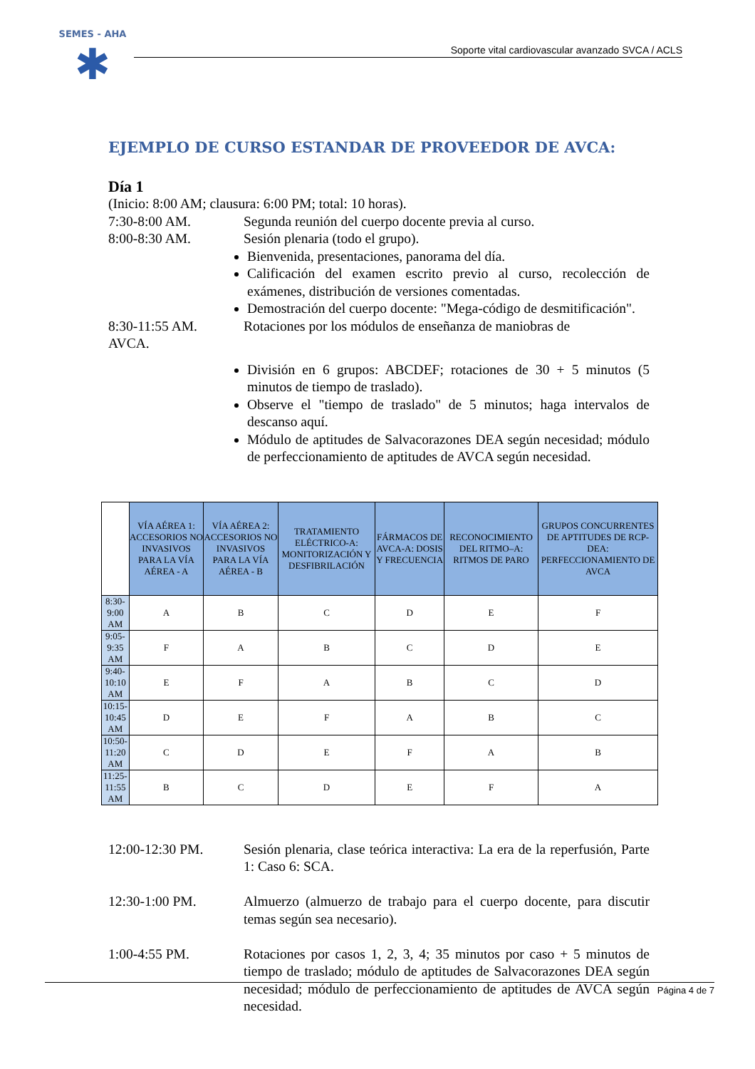SEMES - AHA
✱
Soporte vital cardiovascular avanzado SVCA / ACLS
EJEMPLO DE CURSO ESTANDAR DE PROVEEDOR DE AVCA:
Día 1
(Inicio: 8:00 AM; clausura: 6:00 PM; total: 10 horas).
7:30-8:00 AM. Segunda reunión del cuerpo docente previa al curso.
8:00-8:30 AM. Sesión plenaria (todo el grupo).
Bienvenida, presentaciones, panorama del día.
Calificación del examen escrito previo al curso, recolección de exámenes, distribución de versiones comentadas.
Demostración del cuerpo docente: "Mega-código de desmitificación".
8:30-11:55 AM. Rotaciones por los módulos de enseñanza de maniobras de
AVCA.
División en 6 grupos: ABCDEF; rotaciones de 30 + 5 minutos (5 minutos de tiempo de traslado).
Observe el "tiempo de traslado" de 5 minutos; haga intervalos de descanso aquí.
Módulo de aptitudes de Salvacorazones DEA según necesidad; módulo de perfeccionamiento de aptitudes de AVCA según necesidad.
| | VÍA AÉREA 1: ACCESORIOS NO INVASIVOS PARA LA VÍA AÉREA - A | VÍA AÉREA 2: ACCESORIOS NO INVASIVOS PARA LA VÍA AÉREA - B | TRATAMIENTO ELÉCTRICO-A: MONITORIZACIÓN Y DESFIBRILACIÓN | FÁRMACOS DE AVCA-A: DOSIS Y FRECUENCIA | RECONOCIMIENTO DEL RITMO–A: RITMOS DE PARO | GRUPOS CONCURRENTES DE APTITUDES DE RCP-DEA: PERFECCIONAMIENTO DE AVCA |
| 8:30-9:00 AM | A | B | C | D | E | F |
| 9:05-9:35 AM | F | A | B | C | D | E |
| 9:40-10:10 AM | E | F | A | B | C | D |
| 10:15-10:45 AM | D | E | F | A | B | C |
| 10:50-11:20 AM | C | D | E | F | A | B |
| 11:25-11:55 AM | B | C | D | E | F | A |
12:00-12:30 PM. Sesión plenaria, clase teórica interactiva: La era de la reperfusión, Parte 1: Caso 6: SCA.
12:30-1:00 PM. Almuerzo (almuerzo de trabajo para el cuerpo docente, para discutir temas según sea necesario).
1:00-4:55 PM. Rotaciones por casos 1, 2, 3, 4; 35 minutos por caso + 5 minutos de tiempo de traslado; módulo de aptitudes de Salvacorazones DEA según necesidad; módulo de perfeccionamiento de aptitudes de AVCA según necesidad.
Página 4 de 7